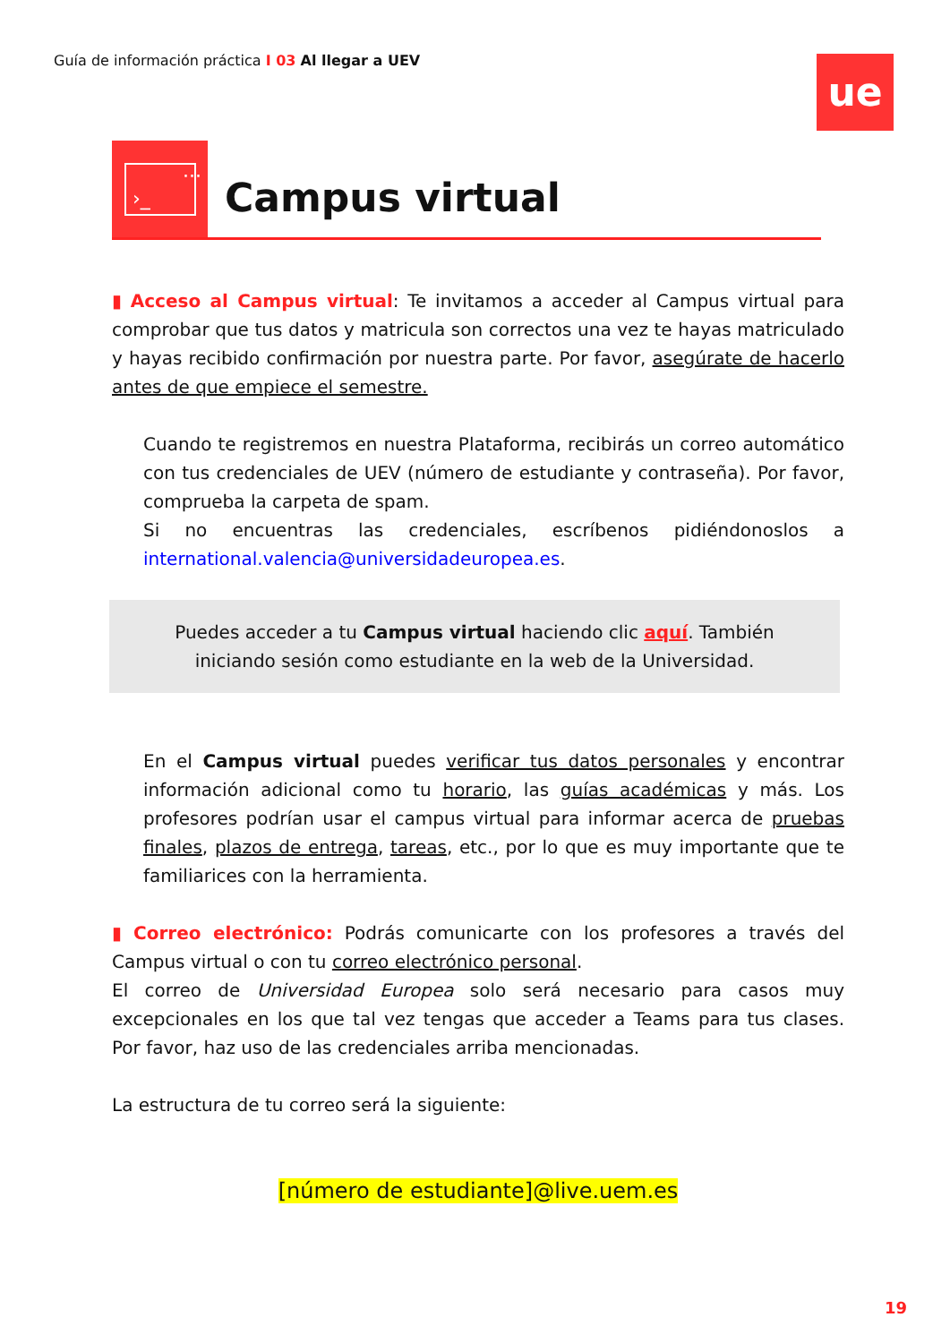Guía de información práctica I 03 Al llegar a UEV
ue
···
›_
Campus virtual
▮ Acceso al Campus virtual: Te invitamos a acceder al Campus virtual para comprobar que tus datos y matricula son correctos una vez te hayas matriculado y hayas recibido confirmación por nuestra parte. Por favor, asegúrate de hacerlo antes de que empiece el semestre.
Cuando te registremos en nuestra Plataforma, recibirás un correo automático con tus credenciales de UEV (número de estudiante y contraseña). Por favor, comprueba la carpeta de spam.
Si no encuentras las credenciales, escríbenos pidiéndonoslos a international.valencia@universidadeuropea.es.
Puedes acceder a tu Campus virtual haciendo clic aquí. También
iniciando sesión como estudiante en la web de la Universidad.
En el Campus virtual puedes verificar tus datos personales y encontrar información adicional como tu horario, las guías académicas y más. Los profesores podrían usar el campus virtual para informar acerca de pruebas finales, plazos de entrega, tareas, etc., por lo que es muy importante que te familiarices con la herramienta.
▮ Correo electrónico: Podrás comunicarte con los profesores a través del Campus virtual o con tu correo electrónico personal.
El correo de Universidad Europea solo será necesario para casos muy excepcionales en los que tal vez tengas que acceder a Teams para tus clases. Por favor, haz uso de las credenciales arriba mencionadas.
La estructura de tu correo será la siguiente:
[número de estudiante]@live.uem.es
19